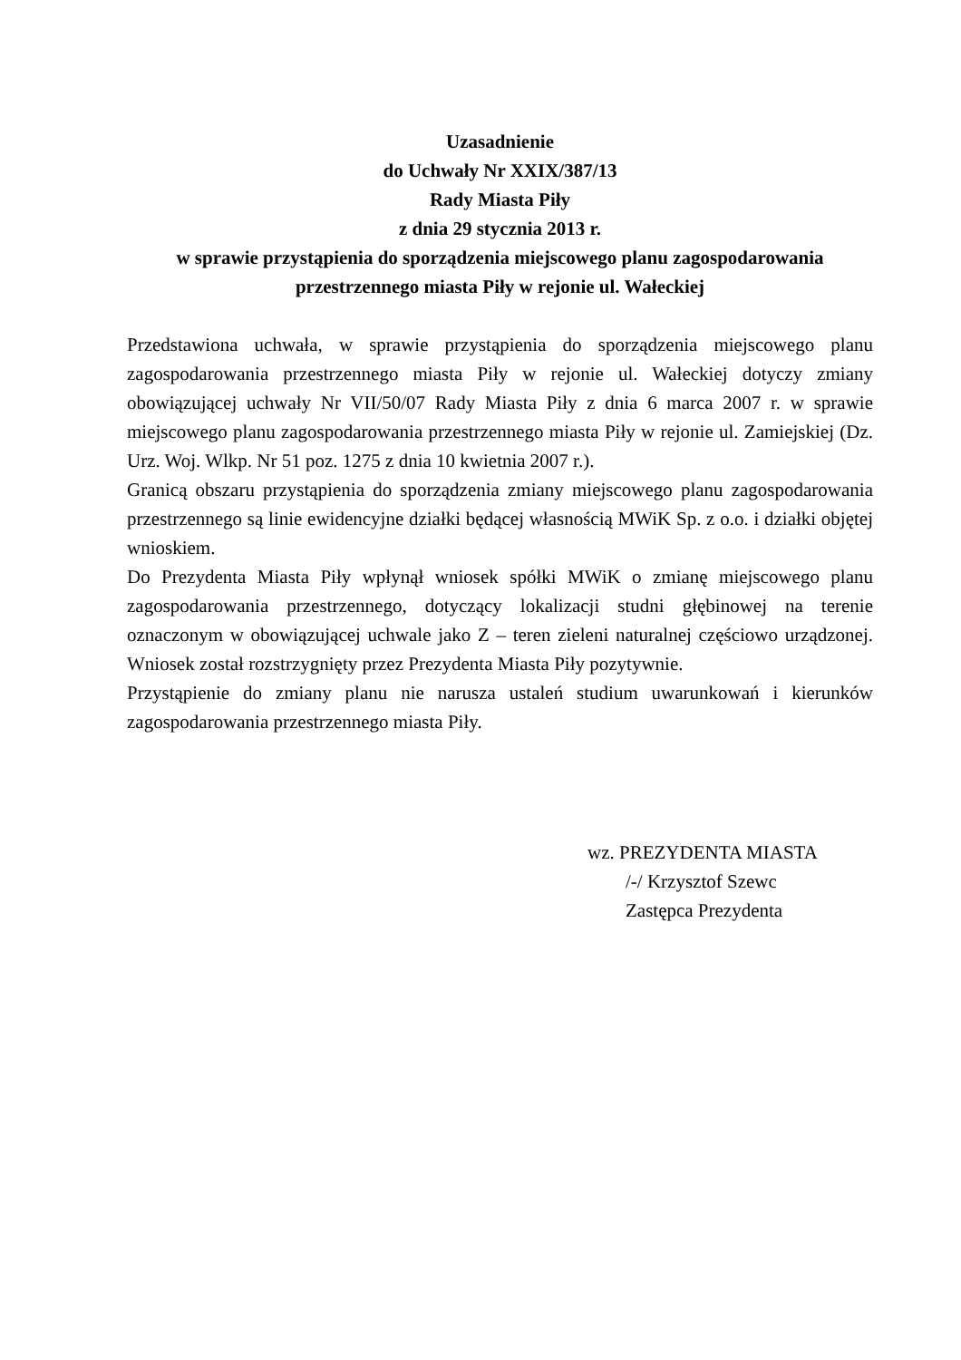Uzasadnienie
do Uchwały Nr XXIX/387/13
Rady Miasta Piły
z dnia 29 stycznia 2013 r.
w sprawie przystąpienia do sporządzenia miejscowego planu zagospodarowania przestrzennego miasta Piły w rejonie ul. Wałeckiej
Przedstawiona uchwała, w sprawie przystąpienia do sporządzenia miejscowego planu zagospodarowania przestrzennego miasta Piły w rejonie ul. Wałeckiej dotyczy zmiany obowiązującej uchwały Nr VII/50/07 Rady Miasta Piły z dnia 6 marca 2007 r. w sprawie miejscowego planu zagospodarowania przestrzennego miasta Piły w rejonie ul. Zamiejskiej (Dz. Urz. Woj. Wlkp. Nr 51 poz. 1275 z dnia 10 kwietnia 2007 r.).
Granicą obszaru przystąpienia do sporządzenia zmiany miejscowego planu zagospodarowania przestrzennego są linie ewidencyjne działki będącej własnością MWiK Sp. z o.o. i działki objętej wnioskiem.
Do Prezydenta Miasta Piły wpłynął wniosek spółki MWiK o zmianę miejscowego planu zagospodarowania przestrzennego, dotyczący lokalizacji studni głębinowej na terenie oznaczonym w obowiązującej uchwale jako Z – teren zieleni naturalnej częściowo urządzonej. Wniosek został rozstrzygnięty przez Prezydenta Miasta Piły pozytywnie.
Przystąpienie do zmiany planu nie narusza ustaleń studium uwarunkowań i kierunków zagospodarowania przestrzennego miasta Piły.
wz. PREZYDENTA MIASTA
/-/ Krzysztof Szewc
Zastępca Prezydenta